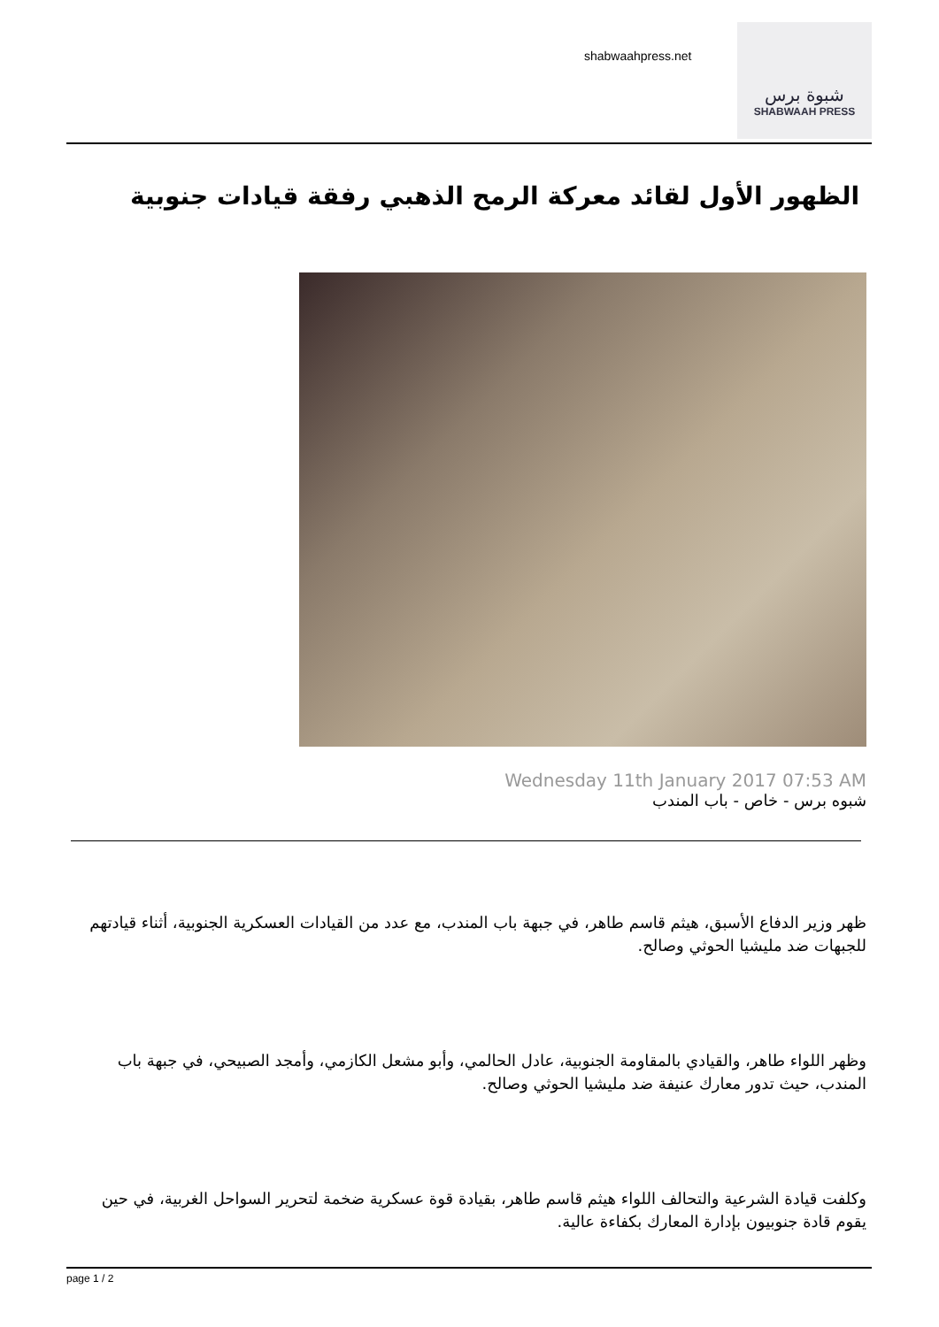shabwaahpress.net
شبوة برس
SHABWAAH PRESS
الظهور الأول لقائد معركة الرمح الذهبي رفقة قيادات جنوبية
Wednesday 11th January 2017 07:53 AM
شبوه برس - خاص - باب المندب
ظهر وزير الدفاع الأسبق، هيثم قاسم طاهر، في جبهة باب المندب، مع عدد من القيادات العسكرية الجنوبية، أثناء قيادتهم للجبهات ضد مليشيا الحوثي وصالح.
وظهر اللواء طاهر، والقيادي بالمقاومة الجنوبية، عادل الحالمي، وأبو مشعل الكازمي، وأمجد الصبيحي، في جبهة باب المندب، حيث تدور معارك عنيفة ضد مليشيا الحوثي وصالح.
وكلفت قيادة الشرعية والتحالف اللواء هيثم قاسم طاهر، بقيادة قوة عسكرية ضخمة لتحرير السواحل الغربية، في حين يقوم قادة جنوبيون بإدارة المعارك بكفاءة عالية.
page 1 / 2